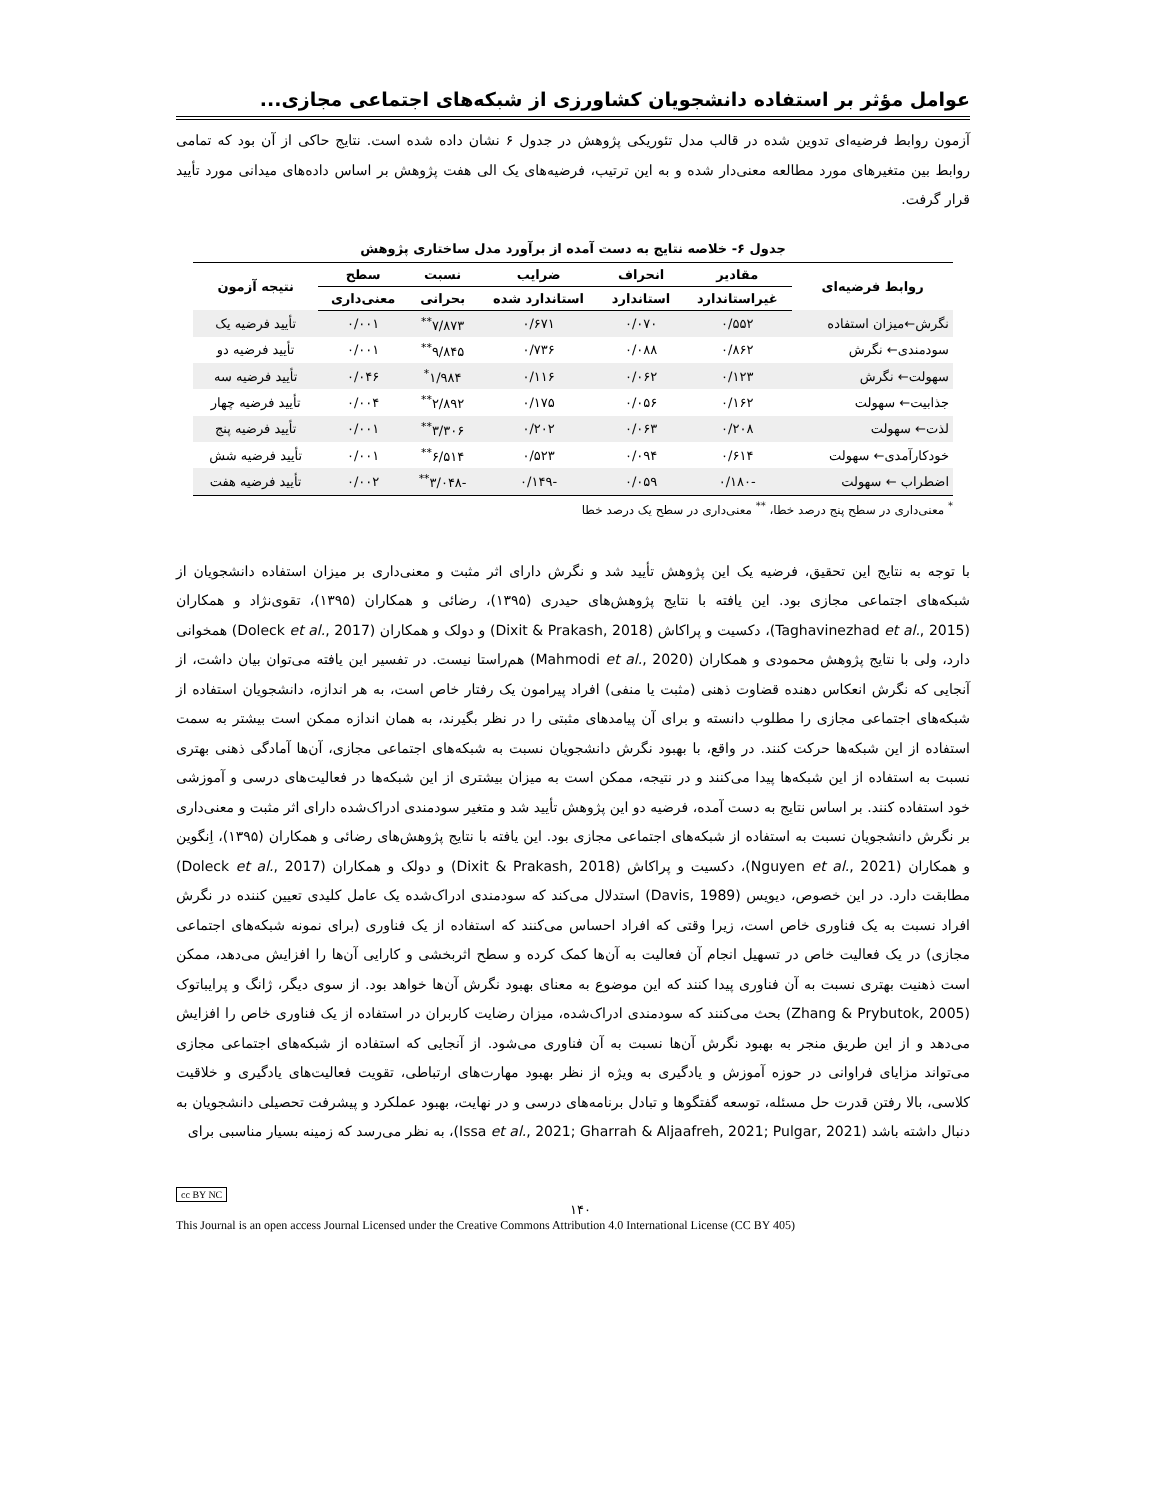عوامل مؤثر بر استفاده دانشجویان کشاورزی از شبکه‌های اجتماعی مجازی...
آزمون روابط فرضیه‌ای تدوین شده در قالب مدل تئوریکی پژوهش در جدول ۶ نشان داده شده است. نتایج حاکی از آن بود که تمامی روابط بین متغیرهای مورد مطالعه معنی‌دار شده و به این ترتیب، فرضیه‌های یک الی هفت پژوهش بر اساس داده‌های میدانی مورد تأیید قرار گرفت.
جدول ۶- خلاصه نتایج به دست آمده از برآورد مدل ساختاری پژوهش
| روابط فرضیه‌ای | مقادیر | انحراف | ضرایب | نسبت | سطح | نتیجه آزمون |
| --- | --- | --- | --- | --- | --- | --- |
| | غیراستاندارد | استاندارد | استاندارد شده | بحرانی | معنی‌داری | |
| نگرش←میزان استفاده | ۰/۵۵۲ | ۰/۰۷۰ | ۰/۶۷۱ | ۷/۸۷۳<sup>**</sup> | ۰/۰۰۱ | تأیید فرضیه یک |
| سودمندی← نگرش | ۰/۸۶۲ | ۰/۰۸۸ | ۰/۷۳۶ | ۹/۸۴۵<sup>**</sup> | ۰/۰۰۱ | تأیید فرضیه دو |
| سهولت← نگرش | ۰/۱۲۳ | ۰/۰۶۲ | ۰/۱۱۶ | ۱/۹۸۴<sup>*</sup> | ۰/۰۴۶ | تأیید فرضیه سه |
| جذابیت← سهولت | ۰/۱۶۲ | ۰/۰۵۶ | ۰/۱۷۵ | ۲/۸۹۲<sup>**</sup> | ۰/۰۰۴ | تأیید فرضیه چهار |
| لذت← سهولت | ۰/۲۰۸ | ۰/۰۶۳ | ۰/۲۰۲ | ۳/۳۰۶<sup>**</sup> | ۰/۰۰۱ | تأیید فرضیه پنج |
| خودکارآمدی← سهولت | ۰/۶۱۴ | ۰/۰۹۴ | ۰/۵۲۳ | ۶/۵۱۴<sup>**</sup> | ۰/۰۰۱ | تأیید فرضیه شش |
| اضطراب ← سهولت | -۰/۱۸۰ | ۰/۰۵۹ | -۰/۱۴۹ | -۳/۰۴۸<sup>**</sup> | ۰/۰۰۲ | تأیید فرضیه هفت |
<sup>*</sup> معنی‌داری در سطح پنج درصد خطا، <sup>**</sup> معنی‌داری در سطح یک درصد خطا
با توجه به نتایج این تحقیق، فرضیه یک این پژوهش تأیید شد و نگرش دارای اثر مثبت و معنی‌داری بر میزان استفاده دانشجویان از شبکه‌های اجتماعی مجازی بود. این یافته با نتایج پژوهش‌های حیدری (۱۳۹۵)، رضائی و همکاران (۱۳۹۵)، تقوی‌نژاد و همکاران (Taghavinezhad et al., 2015)، دکسیت و پراکاش (Dixit & Prakash, 2018) و دولک و همکاران (Doleck et al., 2017) همخوانی دارد، ولی با نتایج پژوهش محمودی و همکاران (Mahmodi et al., 2020) هم‌راستا نیست. در تفسیر این یافته می‌توان بیان داشت، از آنجایی که نگرش انعکاس دهنده قضاوت ذهنی (مثبت یا منفی) افراد پیرامون یک رفتار خاص است، به هر اندازه، دانشجویان استفاده از شبکه‌های اجتماعی مجازی را مطلوب دانسته و برای آن پیامدهای مثبتی را در نظر بگیرند، به همان اندازه ممکن است بیشتر به سمت استفاده از این شبکه‌ها حرکت کنند. در واقع، با بهبود نگرش دانشجویان نسبت به شبکه‌های اجتماعی مجازی، آن‌ها آمادگی ذهنی بهتری نسبت به استفاده از این شبکه‌ها پیدا می‌کنند و در نتیجه، ممکن است به میزان بیشتری از این شبکه‌ها در فعالیت‌های درسی و آموزشی خود استفاده کنند. بر اساس نتایج به دست آمده، فرضیه دو این پژوهش تأیید شد و متغیر سودمندی ادراک‌شده دارای اثر مثبت و معنی‌داری بر نگرش دانشجویان نسبت به استفاده از شبکه‌های اجتماعی مجازی بود. این یافته با نتایج پژوهش‌های رضائی و همکاران (۱۳۹۵)، اِنگوین و همکاران (Nguyen et al., 2021)، دکسیت و پراکاش (Dixit & Prakash, 2018) و دولک و همکاران (Doleck et al., 2017) مطابقت دارد. در این خصوص، دیویس (Davis, 1989) استدلال می‌کند که سودمندی ادراک‌شده یک عامل کلیدی تعیین کننده در نگرش افراد نسبت به یک فناوری خاص است، زیرا وقتی که افراد احساس می‌کنند که استفاده از یک فناوری (برای نمونه شبکه‌های اجتماعی مجازی) در یک فعالیت خاص در تسهیل انجام آن فعالیت به آن‌ها کمک کرده و سطح اثربخشی و کارایی آن‌ها را افزایش می‌دهد، ممکن است ذهنیت بهتری نسبت به آن فناوری پیدا کنند که این موضوع به معنای بهبود نگرش آن‌ها خواهد بود. از سوی دیگر، ژانگ و پرایباتوک (Zhang & Prybutok, 2005) بحث می‌کنند که سودمندی ادراک‌شده، میزان رضایت کاربران در استفاده از یک فناوری خاص را افزایش می‌دهد و از این طریق منجر به بهبود نگرش آن‌ها نسبت به آن فناوری می‌شود. از آنجایی که استفاده از شبکه‌های اجتماعی مجازی می‌تواند مزایای فراوانی در حوزه آموزش و یادگیری به ویژه از نظر بهبود مهارت‌های ارتباطی، تقویت فعالیت‌های یادگیری و خلاقیت کلاسی، بالا رفتن قدرت حل مسئله، توسعه گفتگوها و تبادل برنامه‌های درسی و در نهایت، بهبود عملکرد و پیشرفت تحصیلی دانشجویان به دنبال داشته باشد (Issa et al., 2021; Gharrah & Aljaafreh, 2021; Pulgar, 2021)، به نظر می‌رسد که زمینه بسیار مناسبی برای
cc BY NC
۱۴۰
This Journal is an open access Journal Licensed under the Creative Commons Attribution 4.0 International License (CC BY 405)